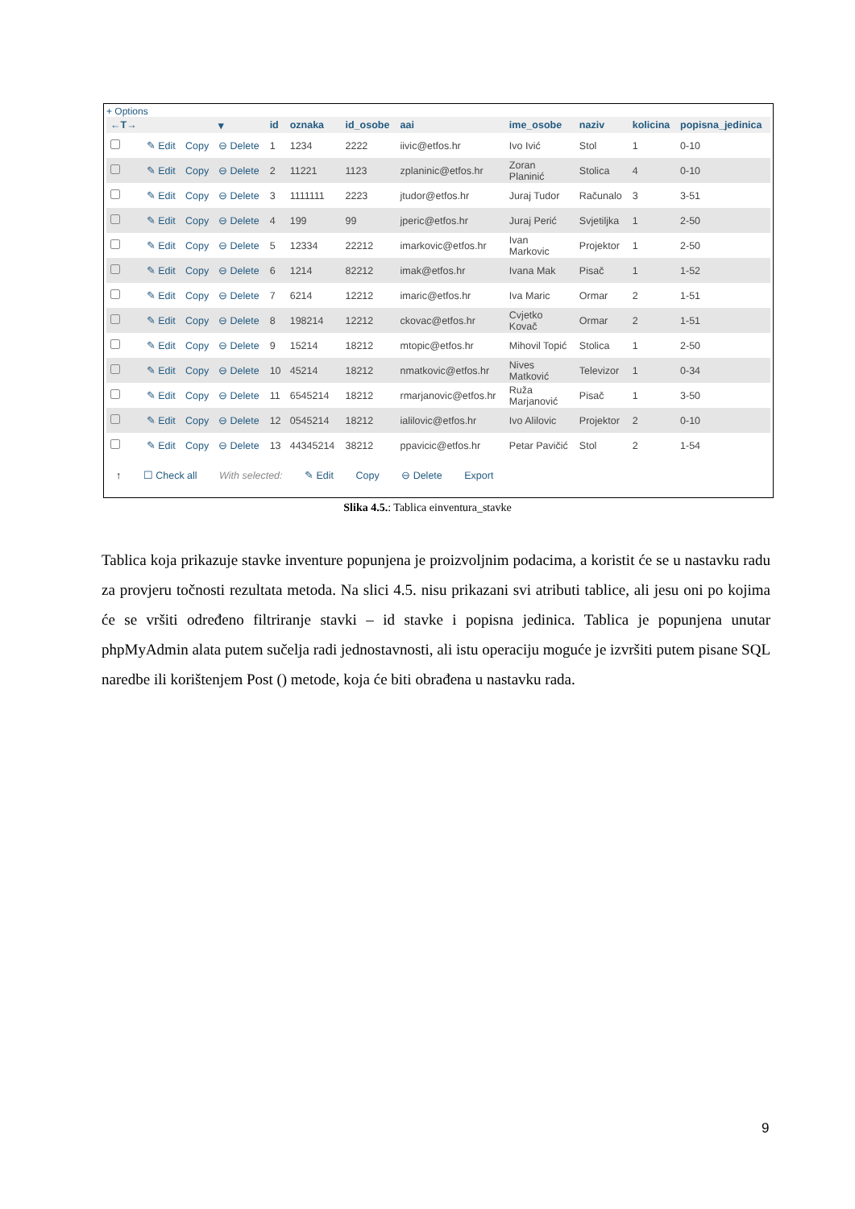+ Options
| ←T→ | | | ▾ | id | oznaka | id_osobe | aai | ime_osobe | naziv | kolicina | popisna_jedinica |
| --- | --- | --- | --- | --- | --- | --- | --- | --- | --- | --- | --- |
| | ✎ Edit | Copy | ⊖ Delete | 1 | 1234 | 2222 | iivic@etfos.hr | Ivo Ivić | Stol | 1 | 0-10 |
| | ✎ Edit | Copy | ⊖ Delete | 2 | 11221 | 1123 | zplaninic@etfos.hr | Zoran Planinić | Stolica | 4 | 0-10 |
| | ✎ Edit | Copy | ⊖ Delete | 3 | 1111111 | 2223 | jtudor@etfos.hr | Juraj Tudor | Računalo | 3 | 3-51 |
| | ✎ Edit | Copy | ⊖ Delete | 4 | 199 | 99 | jperic@etfos.hr | Juraj Perić | Svjetiljka | 1 | 2-50 |
| | ✎ Edit | Copy | ⊖ Delete | 5 | 12334 | 22212 | imarkovic@etfos.hr | Ivan Markovic | Projektor | 1 | 2-50 |
| | ✎ Edit | Copy | ⊖ Delete | 6 | 1214 | 82212 | imak@etfos.hr | Ivana Mak | Pisač | 1 | 1-52 |
| | ✎ Edit | Copy | ⊖ Delete | 7 | 6214 | 12212 | imaric@etfos.hr | Iva Maric | Ormar | 2 | 1-51 |
| | ✎ Edit | Copy | ⊖ Delete | 8 | 198214 | 12212 | ckovac@etfos.hr | Cvjetko Kovač | Ormar | 2 | 1-51 |
| | ✎ Edit | Copy | ⊖ Delete | 9 | 15214 | 18212 | mtopic@etfos.hr | Mihovil Topić | Stolica | 1 | 2-50 |
| | ✎ Edit | Copy | ⊖ Delete | 10 | 45214 | 18212 | nmatkovic@etfos.hr | Nives Matković | Televizor | 1 | 0-34 |
| | ✎ Edit | Copy | ⊖ Delete | 11 | 6545214 | 18212 | rmarjanovic@etfos.hr | Ruža Marjanović | Pisač | 1 | 3-50 |
| | ✎ Edit | Copy | ⊖ Delete | 12 | 0545214 | 18212 | ialilovic@etfos.hr | Ivo Alilovic | Projektor | 2 | 0-10 |
| | ✎ Edit | Copy | ⊖ Delete | 13 | 44345214 | 38212 | ppavicic@etfos.hr | Petar Pavičić | Stol | 2 | 1-54 |
↑ ☐ Check all With selected: ✎ Edit Copy ⊖ Delete Export
Slika 4.5.: Tablica einventura_stavke
Tablica koja prikazuje stavke inventure popunjena je proizvoljnim podacima, a koristit će se u nastavku radu za provjeru točnosti rezultata metoda. Na slici 4.5. nisu prikazani svi atributi tablice, ali jesu oni po kojima će se vršiti određeno filtriranje stavki – id stavke i popisna jedinica. Tablica je popunjena unutar phpMyAdmin alata putem sučelja radi jednostavnosti, ali istu operaciju moguće je izvršiti putem pisane SQL naredbe ili korištenjem Post () metode, koja će biti obrađena u nastavku rada.
9